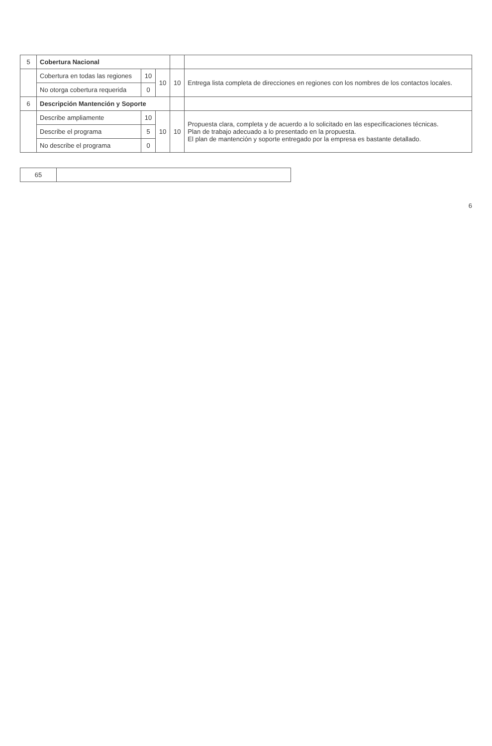| 5 | Cobertura Nacional | | | | |
| | Cobertura en todas las regiones | 10 | 10 | 10 | Entrega lista completa de direcciones en regiones con los nombres de los contactos locales. |
| | No otorga cobertura requerida | 0 | | | |
| 6 | Descripción Mantención y Soporte | | | | |
| | Describe ampliamente | 10 | 10 | 10 | Propuesta clara, completa y de acuerdo a lo solicitado en las especificaciones técnicas. Plan de trabajo adecuado a lo presentado en la propuesta. El plan de mantención y soporte entregado por la empresa es bastante detallado. |
| | Describe el programa | 5 | | | |
| | No describe el programa | 0 | | | |
| 65 | |
6